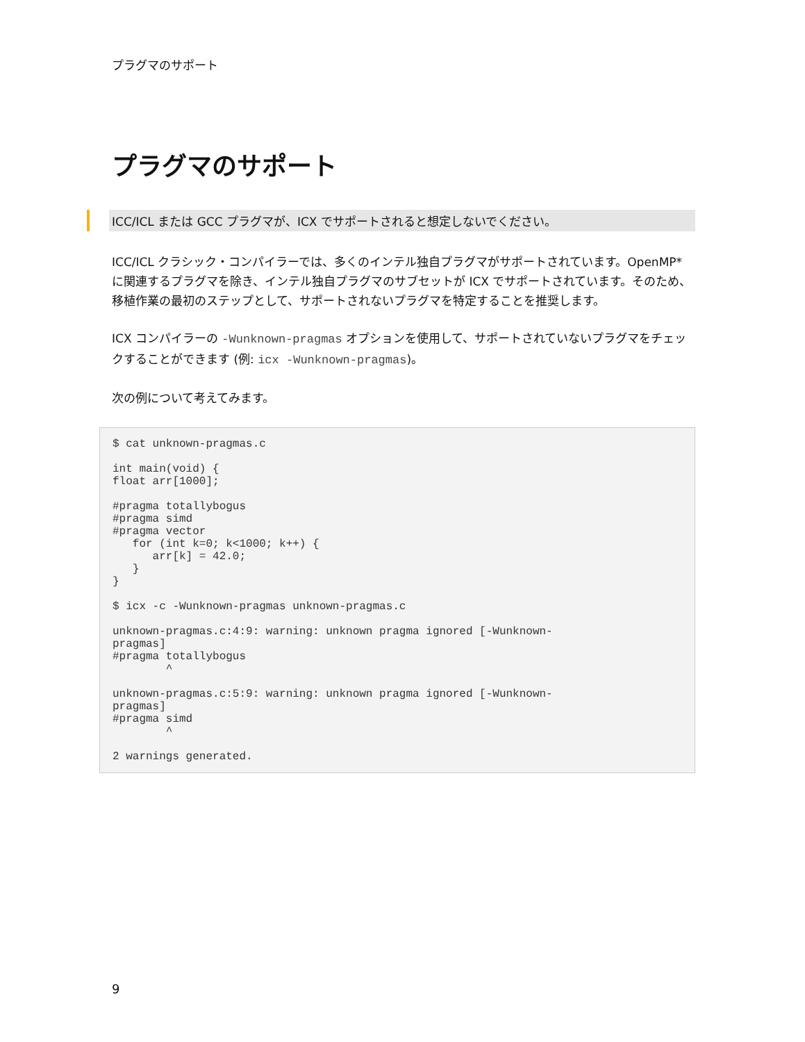プラグマのサポート
プラグマのサポート
ICC/ICL または GCC プラグマが、ICX でサポートされると想定しないでください。
ICC/ICL クラシック・コンパイラーでは、多くのインテル独自プラグマがサポートされています。OpenMP* に関連するプラグマを除き、インテル独自プラグマのサブセットが ICX でサポートされています。そのため、移植作業の最初のステップとして、サポートされないプラグマを特定することを推奨します。
ICX コンパイラーの -Wunknown-pragmas オプションを使用して、サポートされていないプラグマをチェックすることができます (例: icx -Wunknown-pragmas)。
次の例について考えてみます。
$ cat unknown-pragmas.c

int main(void) {
float arr[1000];

#pragma totallybogus
#pragma simd
#pragma vector
   for (int k=0; k<1000; k++) {
      arr[k] = 42.0;
   }
}

$ icx -c -Wunknown-pragmas unknown-pragmas.c

unknown-pragmas.c:4:9: warning: unknown pragma ignored [-Wunknown-
pragmas]
#pragma totallybogus
        ^

unknown-pragmas.c:5:9: warning: unknown pragma ignored [-Wunknown-
pragmas]
#pragma simd
        ^

2 warnings generated.
9